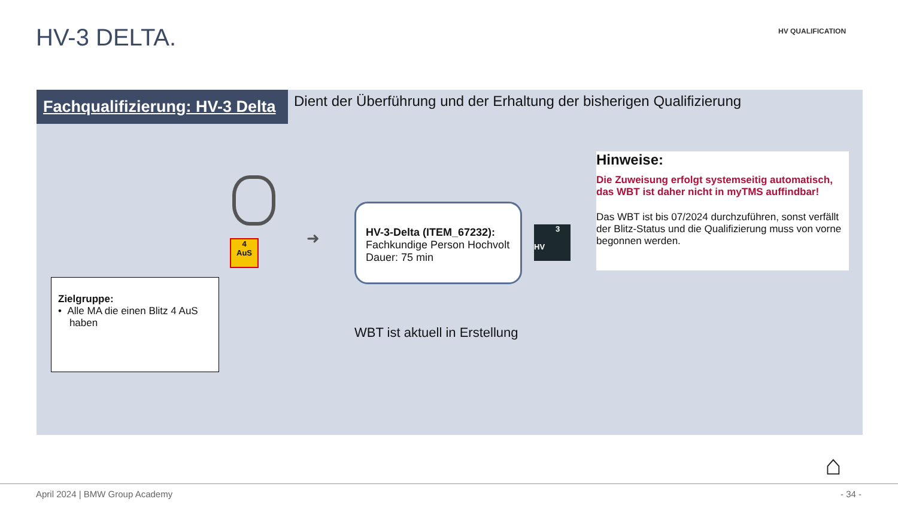HV-3 DELTA. HV QUALIFICATION
Fachqualifizierung: HV-3 Delta
Dient der Überführung und der Erhaltung der bisherigen Qualifizierung
4
AuS
➜
HV-3-Delta (ITEM_67232):
Fachkundige Person Hochvolt
Dauer: 75 min
3
HV
Hinweise:
Die Zuweisung erfolgt systemseitig automatisch, das WBT ist daher nicht in myTMS auffindbar!
Das WBT ist bis 07/2024 durchzuführen, sonst verfällt der Blitz-Status und die Qualifizierung muss von vorne begonnen werden.
Zielgruppe:
• Alle MA die einen Blitz 4 AuS
haben
WBT ist aktuell in Erstellung
⌂
April 2024 | BMW Group Academy - 34 -